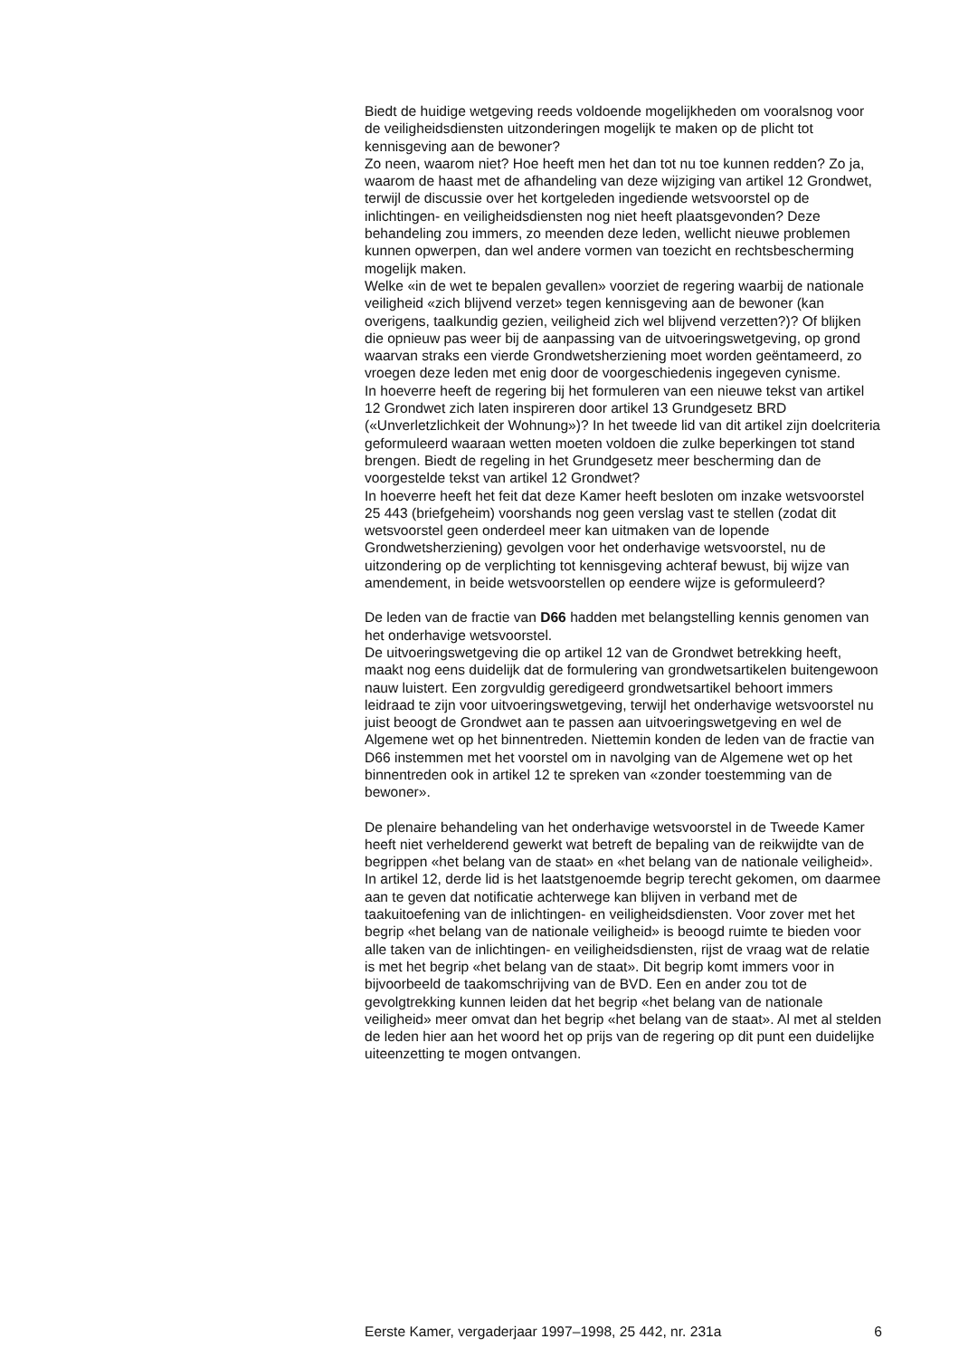Biedt de huidige wetgeving reeds voldoende mogelijkheden om vooralsnog voor de veiligheidsdiensten uitzonderingen mogelijk te maken op de plicht tot kennisgeving aan de bewoner?
Zo neen, waarom niet? Hoe heeft men het dan tot nu toe kunnen redden? Zo ja, waarom de haast met de afhandeling van deze wijziging van artikel 12 Grondwet, terwijl de discussie over het kortgeleden ingediende wetsvoorstel op de inlichtingen- en veiligheidsdiensten nog niet heeft plaatsgevonden? Deze behandeling zou immers, zo meenden deze leden, wellicht nieuwe problemen kunnen opwerpen, dan wel andere vormen van toezicht en rechtsbescherming mogelijk maken.
Welke «in de wet te bepalen gevallen» voorziet de regering waarbij de nationale veiligheid «zich blijvend verzet» tegen kennisgeving aan de bewoner (kan overigens, taalkundig gezien, veiligheid zich wel blijvend verzetten?)? Of blijken die opnieuw pas weer bij de aanpassing van de uitvoeringswetgeving, op grond waarvan straks een vierde Grondwetsherziening moet worden geëntameerd, zo vroegen deze leden met enig door de voorgeschiedenis ingegeven cynisme.
In hoeverre heeft de regering bij het formuleren van een nieuwe tekst van artikel 12 Grondwet zich laten inspireren door artikel 13 Grundgesetz BRD («Unverletzlichkeit der Wohnung»)? In het tweede lid van dit artikel zijn doelcriteria geformuleerd waaraan wetten moeten voldoen die zulke beperkingen tot stand brengen. Biedt de regeling in het Grundgesetz meer bescherming dan de voorgestelde tekst van artikel 12 Grondwet?
In hoeverre heeft het feit dat deze Kamer heeft besloten om inzake wetsvoorstel 25 443 (briefgeheim) voorshands nog geen verslag vast te stellen (zodat dit wetsvoorstel geen onderdeel meer kan uitmaken van de lopende Grondwetsherziening) gevolgen voor het onderhavige wetsvoorstel, nu de uitzondering op de verplichting tot kennisgeving achteraf bewust, bij wijze van amendement, in beide wetsvoorstellen op eendere wijze is geformuleerd?
De leden van de fractie van D66 hadden met belangstelling kennis genomen van het onderhavige wetsvoorstel.
De uitvoeringswetgeving die op artikel 12 van de Grondwet betrekking heeft, maakt nog eens duidelijk dat de formulering van grondwetsartikelen buitengewoon nauw luistert. Een zorgvuldig geredigeerd grondwetsartikel behoort immers leidraad te zijn voor uitvoeringswetgeving, terwijl het onderhavige wetsvoorstel nu juist beoogt de Grondwet aan te passen aan uitvoeringswetgeving en wel de Algemene wet op het binnentreden. Niettemin konden de leden van de fractie van D66 instemmen met het voorstel om in navolging van de Algemene wet op het binnentreden ook in artikel 12 te spreken van «zonder toestemming van de bewoner».
De plenaire behandeling van het onderhavige wetsvoorstel in de Tweede Kamer heeft niet verhelderend gewerkt wat betreft de bepaling van de reikwijdte van de begrippen «het belang van de staat» en «het belang van de nationale veiligheid». In artikel 12, derde lid is het laatstgenoemde begrip terecht gekomen, om daarmee aan te geven dat notificatie achterwege kan blijven in verband met de taakuitoefening van de inlichtingen- en veiligheidsdiensten. Voor zover met het begrip «het belang van de nationale veiligheid» is beoogd ruimte te bieden voor alle taken van de inlichtingen- en veiligheidsdiensten, rijst de vraag wat de relatie is met het begrip «het belang van de staat». Dit begrip komt immers voor in bijvoorbeeld de taakomschrijving van de BVD. Een en ander zou tot de gevolgtrekking kunnen leiden dat het begrip «het belang van de nationale veiligheid» meer omvat dan het begrip «het belang van de staat». Al met al stelden de leden hier aan het woord het op prijs van de regering op dit punt een duidelijke uiteenzetting te mogen ontvangen.
Eerste Kamer, vergaderjaar 1997–1998, 25 442, nr. 231a 6